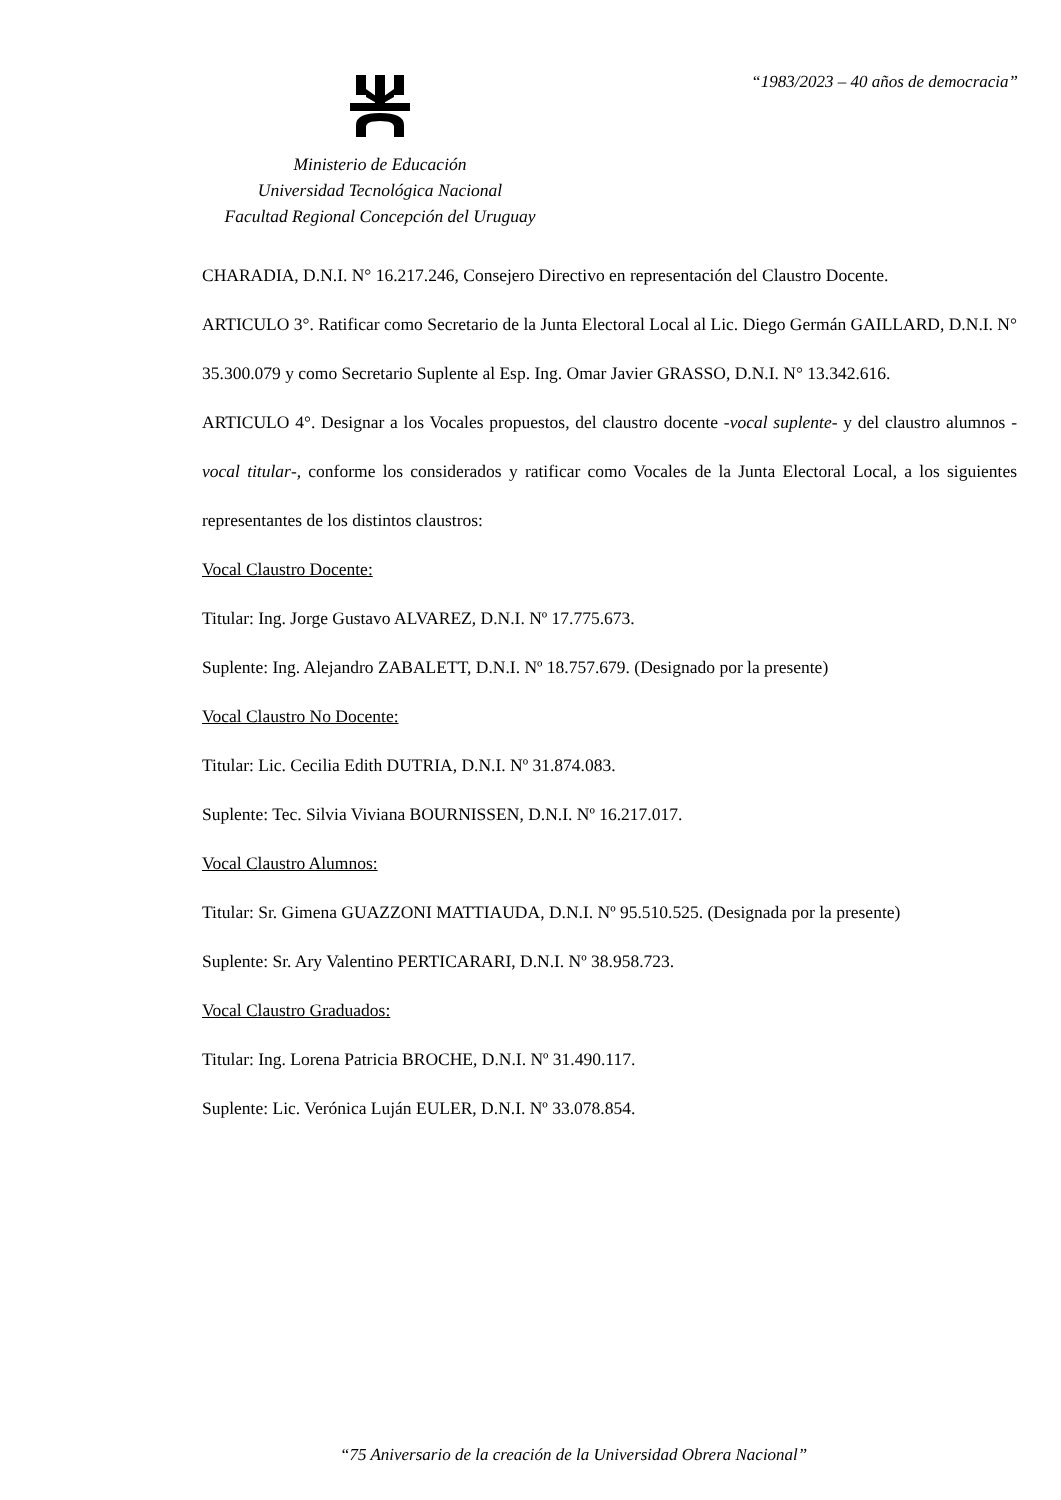“1983/2023 – 40 años de democracia”
Ministerio de Educación
Universidad Tecnológica Nacional
Facultad Regional Concepción del Uruguay
CHARADIA, D.N.I. N° 16.217.246, Consejero Directivo en representación del Claustro Docente.
ARTICULO 3°. Ratificar como Secretario de la Junta Electoral Local al Lic. Diego Germán GAILLARD, D.N.I. N° 35.300.079 y como Secretario Suplente al Esp. Ing. Omar Javier GRASSO, D.N.I. N° 13.342.616.
ARTICULO 4°. Designar a los Vocales propuestos, del claustro docente -vocal suplente- y del claustro alumnos -vocal titular-, conforme los considerados y ratificar como Vocales de la Junta Electoral Local, a los siguientes representantes de los distintos claustros:
Vocal Claustro Docente:
Titular: Ing. Jorge Gustavo ALVAREZ, D.N.I. Nº 17.775.673.
Suplente: Ing. Alejandro ZABALETT, D.N.I. Nº 18.757.679. (Designado por la presente)
Vocal Claustro No Docente:
Titular: Lic. Cecilia Edith DUTRIA, D.N.I. Nº 31.874.083.
Suplente: Tec. Silvia Viviana BOURNISSEN, D.N.I. Nº 16.217.017.
Vocal Claustro Alumnos:
Titular: Sr. Gimena GUAZZONI MATTIAUDA, D.N.I. Nº 95.510.525. (Designada por la presente)
Suplente: Sr. Ary Valentino PERTICARARI, D.N.I. Nº 38.958.723.
Vocal Claustro Graduados:
Titular: Ing. Lorena Patricia BROCHE, D.N.I. Nº 31.490.117.
Suplente: Lic. Verónica Luján EULER, D.N.I. Nº 33.078.854.
“75 Aniversario de la creación de la Universidad Obrera Nacional”